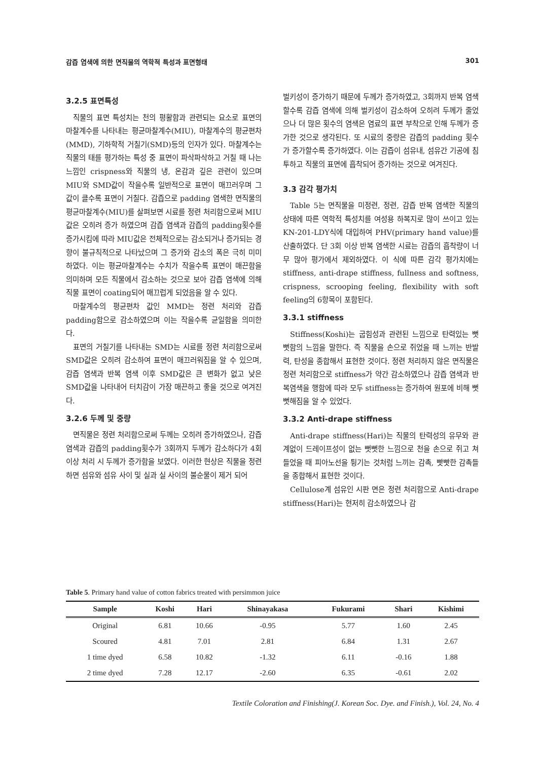감즙 염색에 의한 면직물의 역학적 특성과 표면형태 301
3.2.5 표면특성
직물의 표면 특성치는 천의 평활함과 관련되는 요소로 표면의 마찰계수를 나타내는 평균마찰계수(MIU), 마찰계수의 평균편차(MMD), 기하학적 거칠기(SMD)등의 인자가 있다. 마찰계수는 직물의 태를 평가하는 특성 중 표면이 파삭파삭하고 거칠 때 나는 느낌인 crispness와 직물의 냉, 온감과 깊은 관련이 있으며 MIU와 SMD값이 작을수록 일반적으로 표면이 매끄러우며 그 값이 클수록 표면이 거칠다. 감즙으로 padding 염색한 면직물의 평균마찰계수(MIU)를 살펴보면 시료를 정련 처리함으로써 MIU값은 오히려 증가 하였으며 감즙 염색과 감즙의 padding횟수를 증가시킴에 따라 MIU값은 전체적으로는 감소되거나 증가되는 경향이 불규칙적으로 나타났으며 그 증가와 감소의 폭은 극히 미미하였다. 이는 평균마찰계수는 수치가 작을수록 표면이 매끈함을 의미하며 모든 직물에서 감소하는 것으로 보아 감즙 염색에 의해 직물 표면이 coating되어 매끄럽게 되었음을 알 수 있다.
마찰계수의 평균편차 값인 MMD는 정련 처리와 감즙 padding함으로 감소하였으며 이는 작을수록 균일함을 의미한다.
표면의 거칠기를 나타내는 SMD는 시료를 정련 처리함으로써 SMD값은 오히려 감소하여 표면이 매끄러워짐을 알 수 있으며, 감즙 염색과 반복 염색 이후 SMD값은 큰 변화가 없고 낮은 SMD값을 나타내어 터치감이 가장 매끈하고 좋을 것으로 여겨진다.
3.2.6 두께 및 중량
면직물은 정련 처리함으로써 두께는 오히려 증가하였으나, 감즙 염색과 감즙의 padding횟수가 3회까지 두께가 감소하다가 4회 이상 처리 시 두께가 증가함을 보였다. 이러한 현상은 직물을 정련하면 섬유와 섬유 사이 및 실과 실 사이의 불순물이 제거 되어
벌키성이 증가하기 때문에 두께가 증가하였고, 3회까지 반복 염색할수록 감즙 염색에 의해 벌키성이 감소하여 오히려 두께가 줄었으나 더 많은 횟수의 염색은 염료의 표면 부착으로 인해 두께가 증가한 것으로 생각된다. 또 시료의 중량은 감즙의 padding 횟수가 증가할수록 증가하였다. 이는 감즙이 섬유내, 섬유간 기공에 침투하고 직물의 표면에 흡착되어 증가하는 것으로 여겨진다.
3.3 감각 평가치
Table 5는 면직물을 미정련, 정련, 감즙 반복 염색한 직물의 상태에 따른 역학적 특성치를 여성용 하복지로 많이 쓰이고 있는 KN-201-LDY식에 대입하여 PHV(primary hand value)를 산출하였다. 단 3회 이상 반복 염색한 시료는 감즙의 흡착량이 너무 많아 평가에서 제외하였다. 이 식에 따른 감각 평가치에는 stiffness, anti-drape stiffness, fullness and softness, crispness, scrooping feeling, flexibility with soft feeling의 6항목이 포함된다.
3.3.1 stiffness
Stiffness(Koshi)는 굽힘성과 관련된 느낌으로 탄력있는 뻣뻣함의 느낌을 말한다. 즉 직물을 손으로 쥐었을 때 느끼는 반발력, 탄성을 종합해서 표현한 것이다. 정련 처리하지 않은 면직물은 정련 처리함으로 stiffness가 약간 감소하였으나 감즙 염색과 반복염색을 행함에 따라 모두 stiffness는 증가하여 원포에 비해 뻣뻣해짐을 알 수 있었다.
3.3.2 Anti-drape stiffness
Anti-drape stiffness(Hari)는 직물의 탄력성의 유무와 관계없이 드레이프성이 없는 뻣뻣한 느낌으로 천을 손으로 쥐고 쳐들었을 때 피아노선을 튕기는 것처럼 느끼는 감촉, 빳빳한 감촉들을 종합해서 표현한 것이다.
Cellulose계 섬유인 시판 면은 정련 처리함으로 Anti-drape stiffness(Hari)는 현저히 감소하였으나 감
Table 5. Primary hand value of cotton fabrics treated with persimmon juice
| Sample | Koshi | Hari | Shinayakasa | Fukurami | Shari | Kishimi |
| --- | --- | --- | --- | --- | --- | --- |
| Original | 6.81 | 10.66 | -0.95 | 5.77 | 1.60 | 2.45 |
| Scoured | 4.81 | 7.01 | 2.81 | 6.84 | 1.31 | 2.67 |
| 1 time dyed | 6.58 | 10.82 | -1.32 | 6.11 | -0.16 | 1.88 |
| 2 time dyed | 7.28 | 12.17 | -2.60 | 6.35 | -0.61 | 2.02 |
Textile Coloration and Finishing(J. Korean Soc. Dye. and Finish.), Vol. 24, No. 4